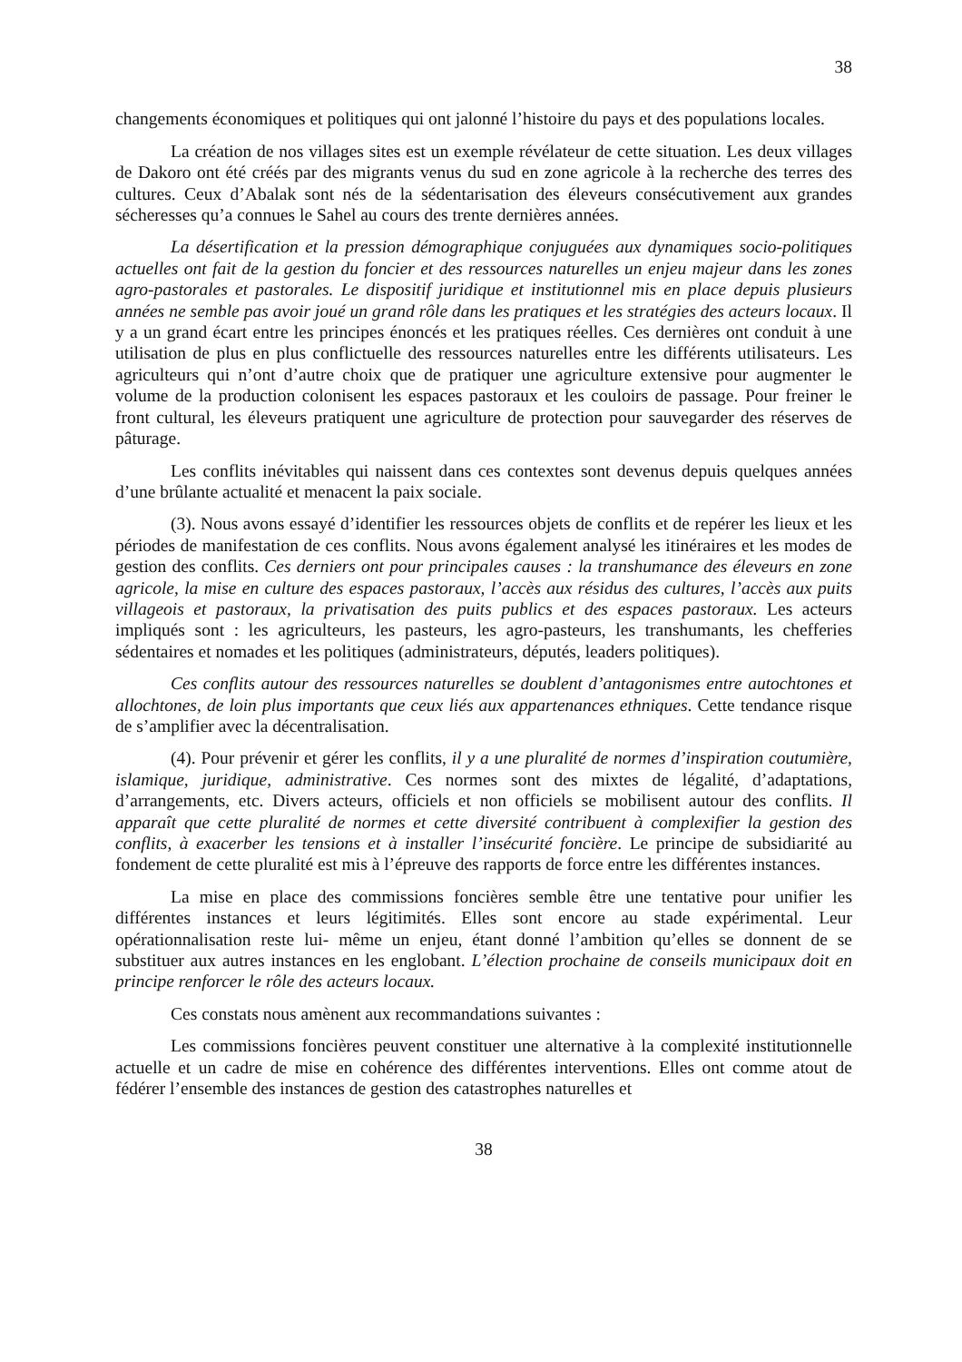38
changements économiques et politiques qui ont jalonné l’histoire du pays et des populations locales.
La création de nos villages sites est un exemple révélateur de cette situation. Les deux villages de Dakoro ont été créés par des migrants venus du sud en zone agricole à la recherche des terres des cultures. Ceux d’Abalak sont nés de la sédentarisation des éleveurs consécutivement aux grandes sécheresses qu’a connues le Sahel au cours des trente dernières années.
La désertification et la pression démographique conjuguées aux dynamiques socio-politiques actuelles ont fait de la gestion du foncier et des ressources naturelles un enjeu majeur dans les zones agro-pastorales et pastorales. Le dispositif juridique et institutionnel mis en place depuis plusieurs années ne semble pas avoir joué un grand rôle dans les pratiques et les stratégies des acteurs locaux. Il y a un grand écart entre les principes énoncés et les pratiques réelles. Ces dernières ont conduit à une utilisation de plus en plus conflictuelle des ressources naturelles entre les différents utilisateurs. Les agriculteurs qui n’ont d’autre choix que de pratiquer une agriculture extensive pour augmenter le volume de la production colonisent les espaces pastoraux et les couloirs de passage. Pour freiner le front cultural, les éleveurs pratiquent une agriculture de protection pour sauvegarder des réserves de pâturage.
Les conflits inévitables qui naissent dans ces contextes sont devenus depuis quelques années d’une brûlante actualité et menacent la paix sociale.
(3). Nous avons essayé d’identifier les ressources objets de conflits et de repérer les lieux et les périodes de manifestation de ces conflits. Nous avons également analysé les itinéraires et les modes de gestion des conflits. Ces derniers ont pour principales causes : la transhumance des éleveurs en zone agricole, la mise en culture des espaces pastoraux, l’accès aux résidus des cultures, l’accès aux puits villageois et pastoraux, la privatisation des puits publics et des espaces pastoraux. Les acteurs impliqués sont : les agriculteurs, les pasteurs, les agro-pasteurs, les transhumants, les chefferies sédentaires et nomades et les politiques (administrateurs, députés, leaders politiques).
Ces conflits autour des ressources naturelles se doublent d’antagonismes entre autochtones et allochtones, de loin plus importants que ceux liés aux appartenances ethniques. Cette tendance risque de s’amplifier avec la décentralisation.
(4). Pour prévenir et gérer les conflits, il y a une pluralité de normes d’inspiration coutumière, islamique, juridique, administrative. Ces normes sont des mixtes de légalité, d’adaptations, d’arrangements, etc. Divers acteurs, officiels et non officiels se mobilisent autour des conflits. Il apparaît que cette pluralité de normes et cette diversité contribuent à complexifier la gestion des conflits, à exacerber les tensions et à installer l’insécurité foncière. Le principe de subsidiarité au fondement de cette pluralité est mis à l’épreuve des rapports de force entre les différentes instances.
La mise en place des commissions foncières semble être une tentative pour unifier les différentes instances et leurs légitimités. Elles sont encore au stade expérimental. Leur opérationnalisation reste lui- même un enjeu, étant donné l’ambition qu’elles se donnent de se substituer aux autres instances en les englobant. L’élection prochaine de conseils municipaux doit en principe renforcer le rôle des acteurs locaux.
Ces constats nous amènent aux recommandations suivantes :
Les commissions foncières peuvent constituer une alternative à la complexité institutionnelle actuelle et un cadre de mise en cohérence des différentes interventions. Elles ont comme atout de fédérer l’ensemble des instances de gestion des catastrophes naturelles et
38